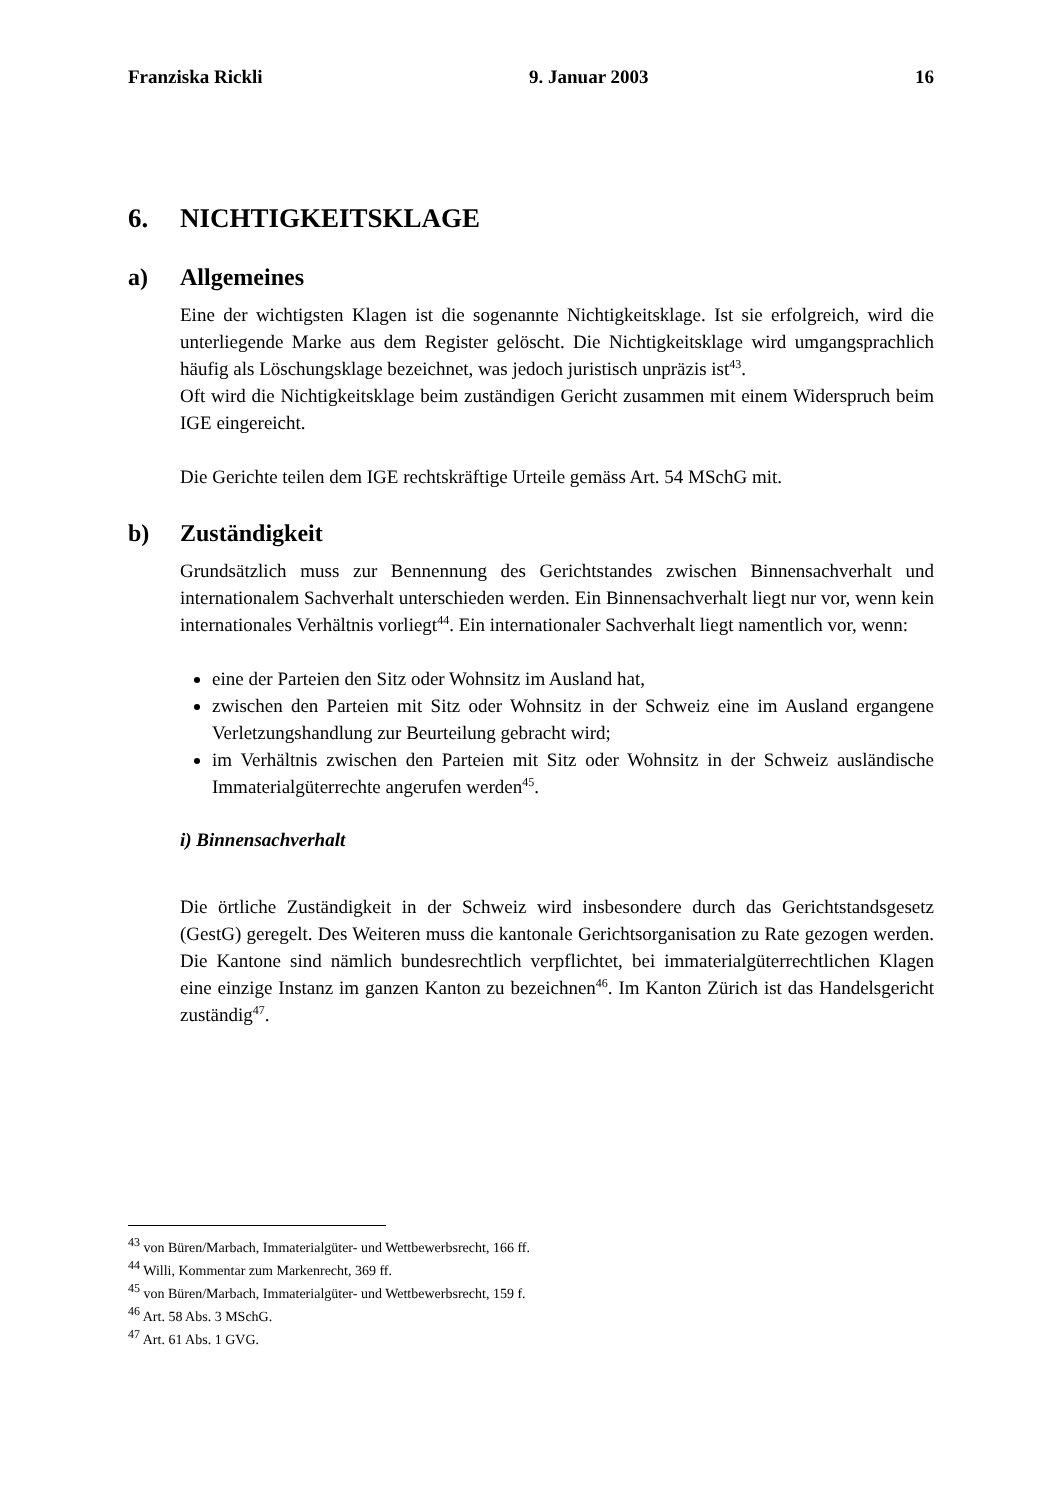Franziska Rickli 9. Januar 2003 16
6. NICHTIGKEITSKLAGE
a) Allgemeines
Eine der wichtigsten Klagen ist die sogenannte Nichtigkeitsklage. Ist sie erfolgreich, wird die unterliegende Marke aus dem Register gelöscht. Die Nichtigkeitsklage wird umgangsprachlich häufig als Löschungsklage bezeichnet, was jedoch juristisch unpräzis ist<sup>43</sup>.
Oft wird die Nichtigkeitsklage beim zuständigen Gericht zusammen mit einem Widerspruch beim IGE eingereicht.
Die Gerichte teilen dem IGE rechtskräftige Urteile gemäss Art. 54 MSchG mit.
b) Zuständigkeit
Grundsätzlich muss zur Bennennung des Gerichtstandes zwischen Binnensachverhalt und internationalem Sachverhalt unterschieden werden. Ein Binnensachverhalt liegt nur vor, wenn kein internationales Verhältnis vorliegt<sup>44</sup>. Ein internationaler Sachverhalt liegt namentlich vor, wenn:
eine der Parteien den Sitz oder Wohnsitz im Ausland hat,
zwischen den Parteien mit Sitz oder Wohnsitz in der Schweiz eine im Ausland ergangene Verletzungshandlung zur Beurteilung gebracht wird;
im Verhältnis zwischen den Parteien mit Sitz oder Wohnsitz in der Schweiz ausländische Immaterialgüterrechte angerufen werden<sup>45</sup>.
i) Binnensachverhalt
Die örtliche Zuständigkeit in der Schweiz wird insbesondere durch das Gerichtstandsgesetz (GestG) geregelt. Des Weiteren muss die kantonale Gerichtsorganisation zu Rate gezogen werden. Die Kantone sind nämlich bundesrechtlich verpflichtet, bei immaterialgüterrechtlichen Klagen eine einzige Instanz im ganzen Kanton zu bezeichnen<sup>46</sup>. Im Kanton Zürich ist das Handelsgericht zuständig<sup>47</sup>.
<sup>43</sup> von Büren/Marbach, Immaterialgüter- und Wettbewerbsrecht, 166 ff.
<sup>44</sup> Willi, Kommentar zum Markenrecht, 369 ff.
<sup>45</sup> von Büren/Marbach, Immaterialgüter- und Wettbewerbsrecht, 159 f.
<sup>46</sup> Art. 58 Abs. 3 MSchG.
<sup>47</sup> Art. 61 Abs. 1 GVG.